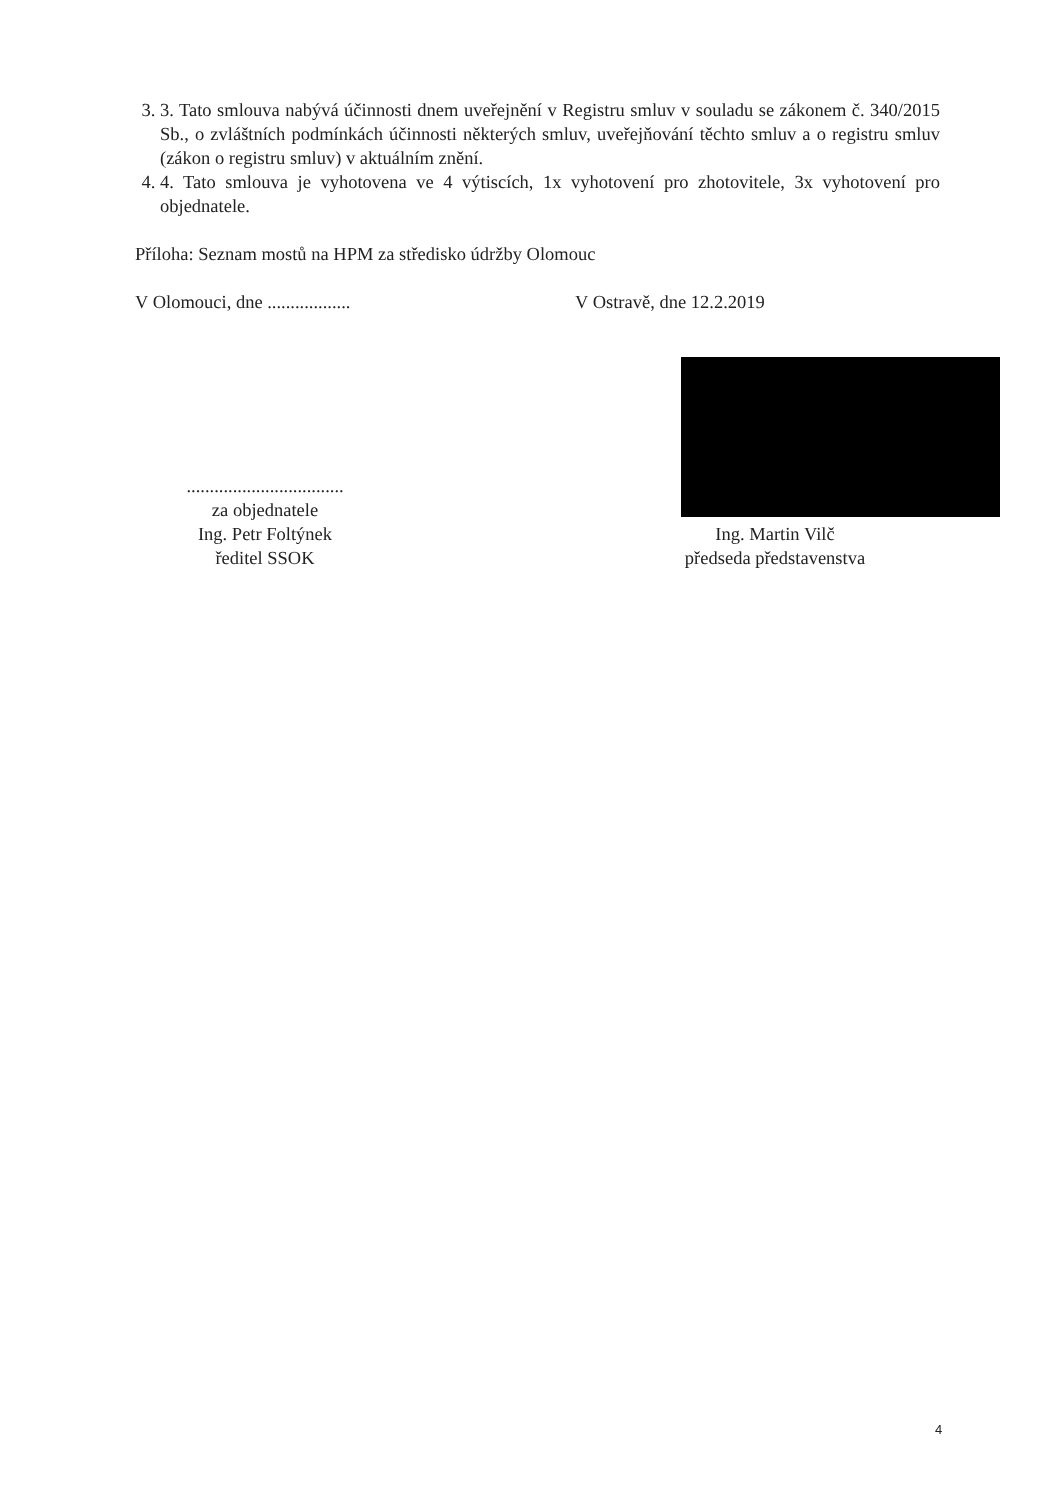3. 3. Tato smlouva nabývá účinnosti dnem uveřejnění v Registru smluv v souladu se zákonem č. 340/2015 Sb., o zvláštních podmínkách účinnosti některých smluv, uveřejňování těchto smluv a o registru smluv (zákon o registru smluv) v aktuálním znění.
4. 4. Tato smlouva je vyhotovena ve 4 výtiscích, 1x vyhotovení pro zhotovitele, 3x vyhotovení pro objednatele.
Příloha: Seznam mostů na HPM za středisko údržby Olomouc
V Olomouci, dne .................. V Ostravě, dne 12.2.2019
..................................
za objednatele
Ing. Petr Foltýnek
ředitel SSOK
..
Ing. Martin Vilč
předseda představenstva
4